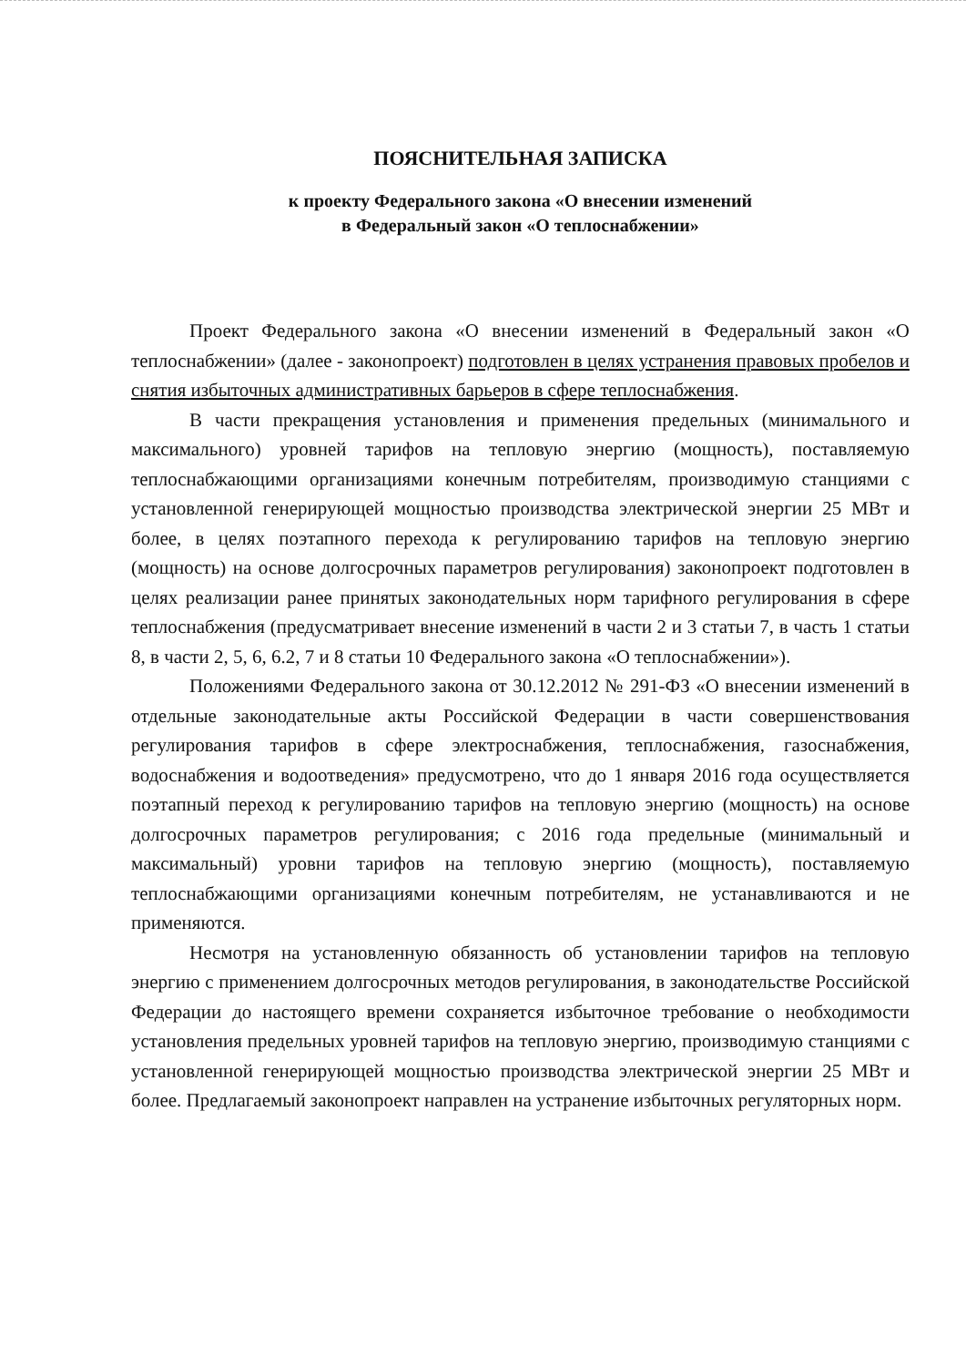ПОЯСНИТЕЛЬНАЯ ЗАПИСКА
к проекту Федерального закона «О внесении изменений
в Федеральный закон «О теплоснабжении»
Проект Федерального закона «О внесении изменений в Федеральный закон «О теплоснабжении» (далее - законопроект) подготовлен в целях устранения правовых пробелов и снятия избыточных административных барьеров в сфере теплоснабжения.
В части прекращения установления и применения предельных (минимального и максимального) уровней тарифов на тепловую энергию (мощность), поставляемую теплоснабжающими организациями конечным потребителям, производимую станциями с установленной генерирующей мощностью производства электрической энергии 25 МВт и более, в целях поэтапного перехода к регулированию тарифов на тепловую энергию (мощность) на основе долгосрочных параметров регулирования) законопроект подготовлен в целях реализации ранее принятых законодательных норм тарифного регулирования в сфере теплоснабжения (предусматривает внесение изменений в части 2 и 3 статьи 7, в часть 1 статьи 8, в части 2, 5, 6, 6.2, 7 и 8 статьи 10 Федерального закона «О теплоснабжении»).
Положениями Федерального закона от 30.12.2012 № 291-ФЗ «О внесении изменений в отдельные законодательные акты Российской Федерации в части совершенствования регулирования тарифов в сфере электроснабжения, теплоснабжения, газоснабжения, водоснабжения и водоотведения» предусмотрено, что до 1 января 2016 года осуществляется поэтапный переход к регулированию тарифов на тепловую энергию (мощность) на основе долгосрочных параметров регулирования; с 2016 года предельные (минимальный и максимальный) уровни тарифов на тепловую энергию (мощность), поставляемую теплоснабжающими организациями конечным потребителям, не устанавливаются и не применяются.
Несмотря на установленную обязанность об установлении тарифов на тепловую энергию с применением долгосрочных методов регулирования, в законодательстве Российской Федерации до настоящего времени сохраняется избыточное требование о необходимости установления предельных уровней тарифов на тепловую энергию, производимую станциями с установленной генерирующей мощностью производства электрической энергии 25 МВт и более. Предлагаемый законопроект направлен на устранение избыточных регуляторных норм.